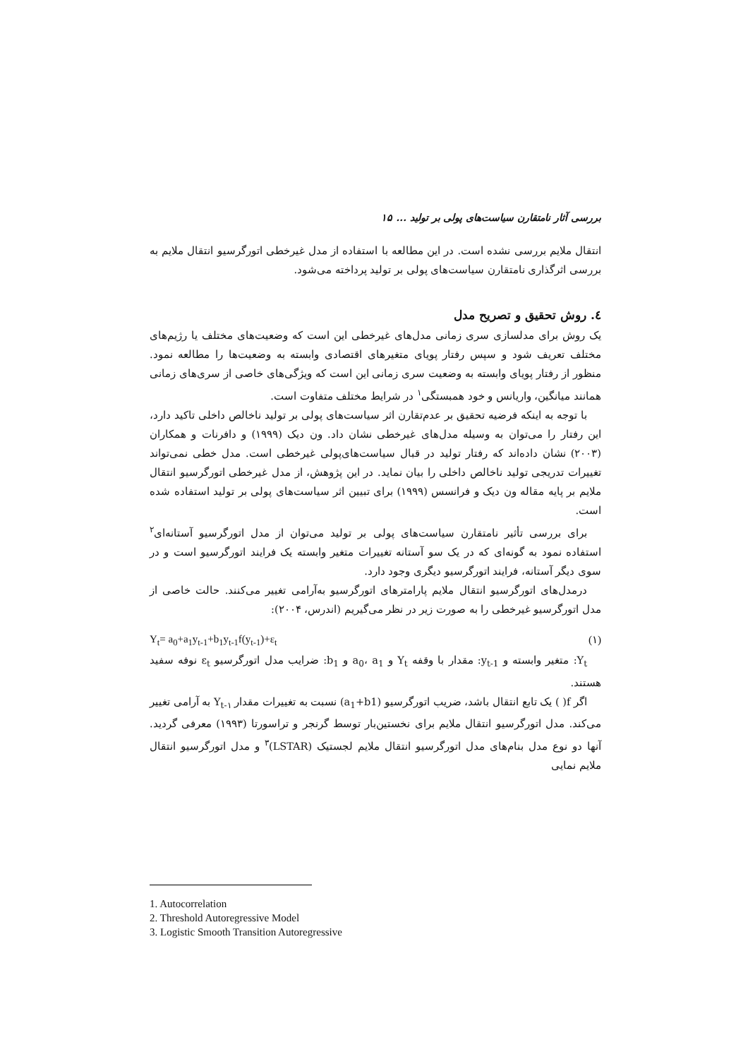بررسی آثار نامتقارن سیاست‌های پولی بر تولید ... ۱۵
انتقال ملایم بررسی نشده است. در این مطالعه با استفاده از مدل غیرخطی اتورگرسیو انتقال ملایم به بررسی اثرگذاری نامتقارن سیاست‌های پولی بر تولید پرداخته می‌شود.
٤. روش تحقیق و تصریح مدل
یک روش برای مدلسازی سری زمانی مدل‌های غیرخطی این است که وضعیت‌های مختلف یا رژیم‌های مختلف تعریف شود و سپس رفتار پویای متغیرهای اقتصادی وابسته به وضعیت‌ها را مطالعه نمود. منظور از رفتار پویای وابسته به وضعیت سری زمانی این است که ویژگی‌های خاصی از سری‌های زمانی همانند میانگین، واریانس و خود همبستگی<sup>۱</sup> در شرایط مختلف متفاوت است.
با توجه به اینکه فرضیه تحقیق بر عدم‌تقارن اثر سیاست‌های پولی بر تولید ناخالص داخلی تاکید دارد، این رفتار را می‌توان به وسیله مدل‌های غیرخطی نشان داد. ون دیک (۱۹۹۹) و دافرنات و همکاران (۲۰۰۳) نشان داده‌اند که رفتار تولید در قبال سیاست‌های‌پولی غیرخطی است. مدل خطی نمی‌تواند تغییرات تدریجی تولید ناخالص داخلی را بیان نماید. در این پژوهش، از مدل غیرخطی اتورگرسیو انتقال ملایم بر پایه مقاله ون دیک و فرانسس (۱۹۹۹) برای تبیین اثر سیاست‌های پولی بر تولید استفاده شده است.
برای بررسی تأثیر نامتقارن سیاست‌های پولی بر تولید می‌توان از مدل اتورگرسیو آستانه‌ای<sup>۲</sup> استفاده نمود به گونه‌ای که در یک سو آستانه تغییرات متغیر وابسته یک فرایند اتورگرسیو است و در سوی دیگر آستانه، فرایند اتورگرسیو دیگری وجود دارد.
درمدل‌های اتورگرسیو انتقال ملایم پارامترهای اتورگرسیو به‌آرامی تغییر می‌کنند. حالت خاصی از مدل اتورگرسیو غیرخطی را به صورت زیر در نظر می‌گیریم (اندرس، ۲۰۰۴):
Y<sub>t</sub>= a<sub>0</sub>+a<sub>1</sub>y<sub>t-1</sub>+b<sub>1</sub>y<sub>t-1</sub>f(y<sub>t-1</sub>)+ε<sub>t</sub> (۱)
Y<sub>t</sub>: متغیر وابسته و y<sub>t-1</sub>: مقدار با وقفه Y<sub>t</sub> و a<sub>0</sub>، a<sub>1</sub> و b<sub>1</sub>: ضرایب مدل اتورگرسیو ε<sub>t</sub> نوفه سفید هستند.
اگر f( ) یک تابع انتقال باشد، ضریب اتورگرسیو (a<sub>1</sub>+b1) نسبت به تغییرات مقدار Y<sub>t-۱</sub> به آرامی تغییر می‌کند. مدل اتورگرسیو انتقال ملایم برای نخستین‌بار توسط گرنجر و تراسورتا (۱۹۹۳) معرفی گردید. آنها دو نوع مدل بنام‌های مدل اتورگرسیو انتقال ملایم لجستیک (LSTAR)<sup>۳</sup> و مدل اتورگرسیو انتقال ملایم نمایی
1. Autocorrelation
2. Threshold Autoregressive Model
3. Logistic Smooth Transition Autoregressive